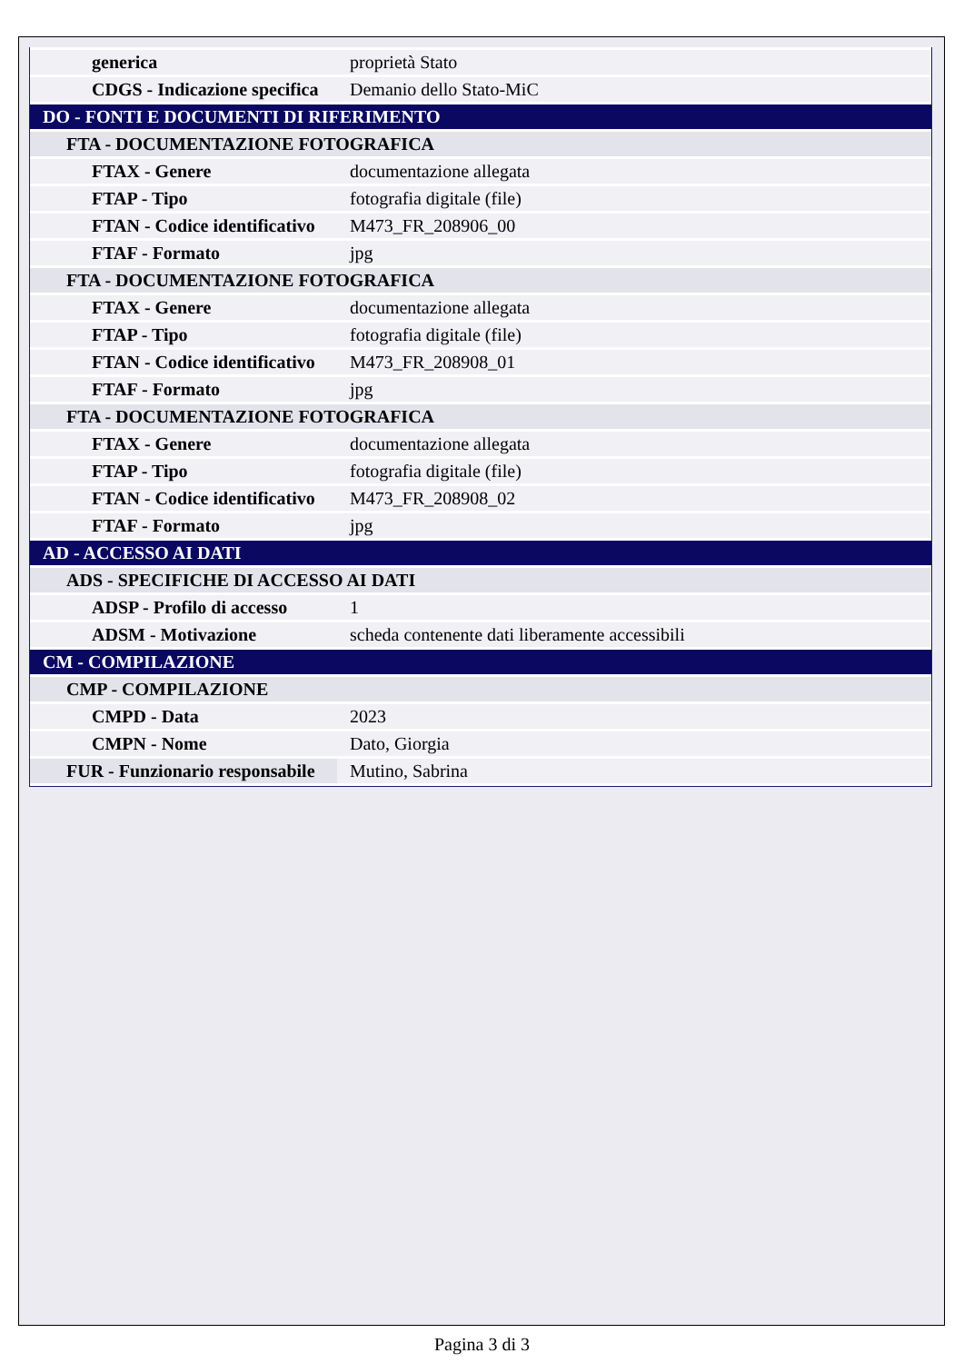| generica | proprietà Stato |
| CDGS - Indicazione specifica | Demanio dello Stato-MiC |
| DO - FONTI E DOCUMENTI DI RIFERIMENTO | |
| FTA - DOCUMENTAZIONE FOTOGRAFICA | |
| FTAX - Genere | documentazione allegata |
| FTAP - Tipo | fotografia digitale (file) |
| FTAN - Codice identificativo | M473_FR_208906_00 |
| FTAF - Formato | jpg |
| FTA - DOCUMENTAZIONE FOTOGRAFICA | |
| FTAX - Genere | documentazione allegata |
| FTAP - Tipo | fotografia digitale (file) |
| FTAN - Codice identificativo | M473_FR_208908_01 |
| FTAF - Formato | jpg |
| FTA - DOCUMENTAZIONE FOTOGRAFICA | |
| FTAX - Genere | documentazione allegata |
| FTAP - Tipo | fotografia digitale (file) |
| FTAN - Codice identificativo | M473_FR_208908_02 |
| FTAF - Formato | jpg |
| AD - ACCESSO AI DATI | |
| ADS - SPECIFICHE DI ACCESSO AI DATI | |
| ADSP - Profilo di accesso | 1 |
| ADSM - Motivazione | scheda contenente dati liberamente accessibili |
| CM - COMPILAZIONE | |
| CMP - COMPILAZIONE | |
| CMPD - Data | 2023 |
| CMPN - Nome | Dato, Giorgia |
| FUR - Funzionario responsabile | Mutino, Sabrina |
Pagina 3 di 3